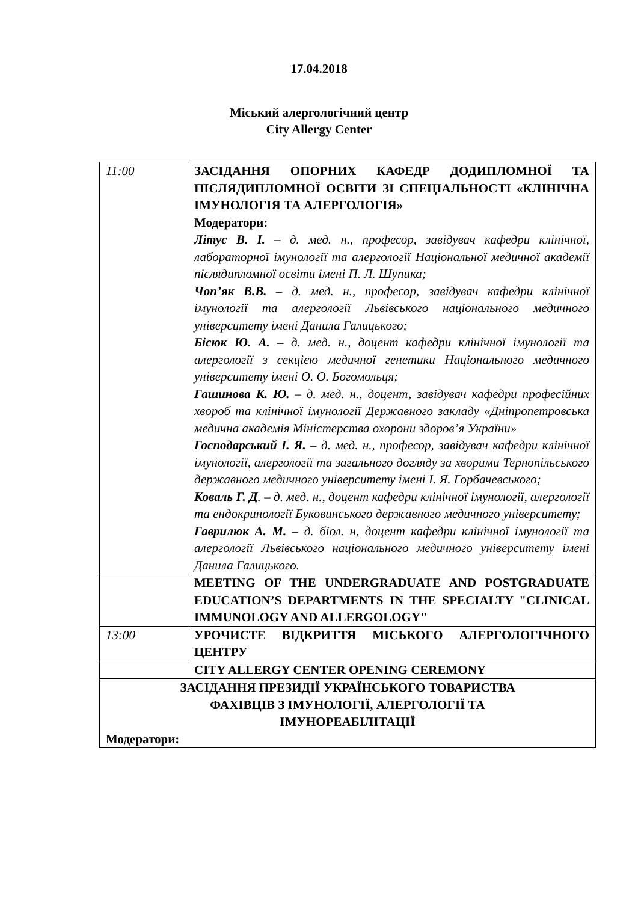17.04.2018
Міський алергологічний центр
City Allergy Center
| 11:00 | ЗАСІДАННЯ ОПОРНИХ КАФЕДР ДОДИПЛОМНОЇ ТА ПІСЛЯДИПЛОМНОЇ ОСВІТИ ЗІ СПЕЦІАЛЬНОСТІ «КЛІНІЧНА ІМУНОЛОГІЯ ТА АЛЕРГОЛОГІЯ» Модератори: Літус В. І. – д. мед. н., професор, завідувач кафедри клінічної, лабораторної імунології та алергології Національної медичної академії післядипломної освіти імені П. Л. Шупика; Чоп’як В.В. – д. мед. н., професор, завідувач кафедри клінічної імунології та алергології Львівського національного медичного університету імені Данила Галицького; Бісюк Ю. А. – д. мед. н., доцент кафедри клінічної імунології та алергології з секцією медичної генетики Національного медичного університету імені О. О. Богомольця; Гашинова К. Ю. – д. мед. н., доцент, завідувач кафедри професійних хвороб та клінічної імунології Державного закладу «Дніпропетровська медична академія Міністерства охорони здоров’я України» Господарський І. Я. – д. мед. н., професор, завідувач кафедри клінічної імунології, алергології та загального догляду за хворими Тернопільського державного медичного університету імені І. Я. Горбачевського; Коваль Г. Д . – д. мед. н., доцент кафедри клінічної імунології, алергології та ендокринології Буковинського державного медичного університету; Гаврилюк А. М. – д. біол. н, доцент кафедри клінічної імунології та алергології Львівського національного медичного університету імені Данила Галицького. |
| | MEETING OF THE UNDERGRADUATE AND POSTGRADUATE EDUCATION’S DEPARTMENTS IN THE SPECIALTY "CLINICAL IMMUNOLOGY AND ALLERGOLOGY" |
| 13:00 | УРОЧИСТЕ ВІДКРИТТЯ МІСЬКОГО АЛЕРГОЛОГІЧНОГО ЦЕНТРУ |
| | CITY ALLERGY CENTER OPENING CEREMONY |
| ЗАСІДАННЯ ПРЕЗИДІЇ УКРАЇНСЬКОГО ТОВАРИСТВА ФАХІВЦІВ З ІМУНОЛОГІЇ, АЛЕРГОЛОГІЇ ТА ІМУНОРЕАБІЛІТАЦІЇ Модератори: | |